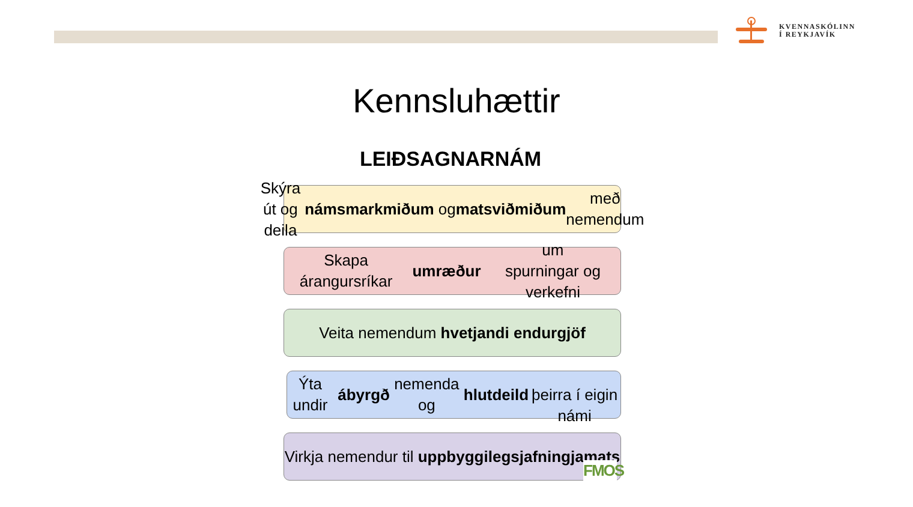KVENNASKÓLINN
Í REYKJAVÍK
Kennsluhættir
LEIÐSAGNARNÁM
Skýra út og deila námsmarkmiðum og
matsviðmiðum með nemendum
Skapa árangursríkar umræður um
spurningar og verkefni
Veita nemendum hvetjandi endurgjöf
Ýta undir ábyrgð nemenda og hlutdeild
þeirra í eigin námi
Virkja nemendur til uppbyggilegs
jafningjamats
FMOS